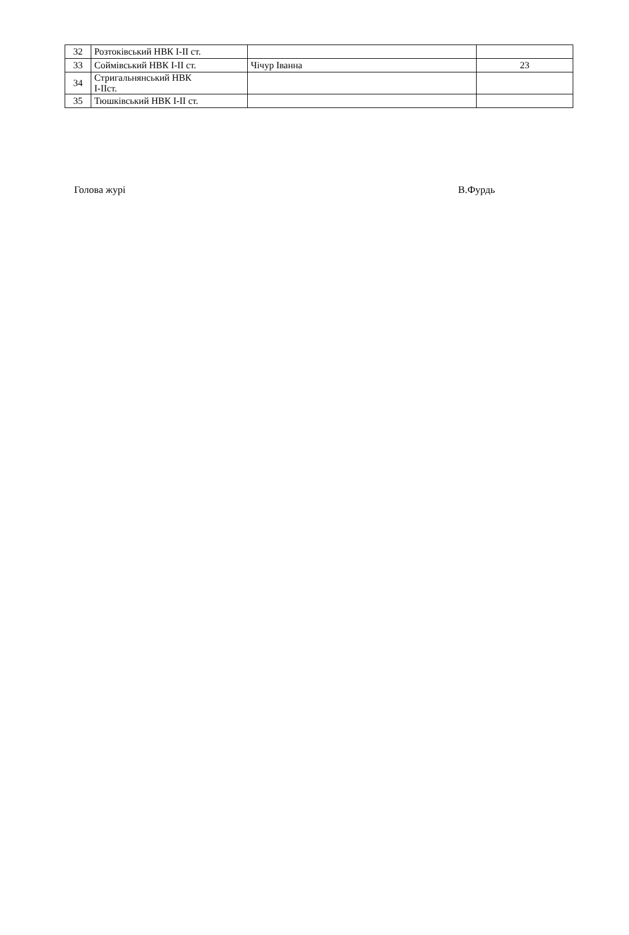| 32 | Розтоківський НВК І-ІІ ст. | | |
| 33 | Соймівський НВК І-ІІ ст. | Чічур Іванна | 23 |
| 34 | Стригальнянський НВК І-ІІст. | | |
| 35 | Тюшківський НВК І-ІІ ст. | | |
Голова журі В.Фурдь